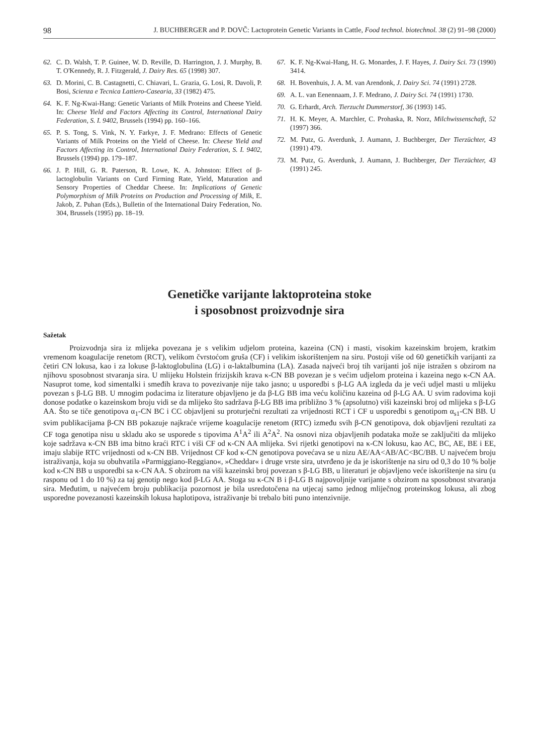98 J. BUCHBERGER and P. DOVČ: Lactoprotein Genetic Variants in Cattle, Food technol. biotechnol. 38 (2) 91–98 (2000)
62. C. D. Walsh, T. P. Guinee, W. D. Reville, D. Harrington, J. J. Murphy, B. T. O'Kennedy, R. J. Fitzgerald, J. Dairy Res. 65 (1998) 307.
63. D. Morini, C. B. Castagnetti, C. Chiavari, L. Grazia, G. Losi, R. Davoli, P. Bosi, Scienza e Tecnica Lattiero-Casearia, 33 (1982) 475.
64. K. F. Ng-Kwai-Hang: Genetic Variants of Milk Proteins and Cheese Yield. In: Cheese Yield and Factors Affecting its Control, International Dairy Federation, S. I. 9402, Brussels (1994) pp. 160–166.
65. P. S. Tong, S. Vink, N. Y. Farkye, J. F. Medrano: Effects of Genetic Variants of Milk Proteins on the Yield of Cheese. In: Cheese Yield and Factors Affecting its Control, International Dairy Federation, S. I. 9402, Brussels (1994) pp. 179–187.
66. J. P. Hill, G. R. Paterson, R. Lowe, K. A. Johnston: Effect of β-lactoglobulin Variants on Curd Firming Rate, Yield, Maturation and Sensory Properties of Cheddar Cheese. In: Implications of Genetic Polymorphism of Milk Proteins on Production and Processing of Milk, E. Jakob, Z. Puhan (Eds.), Bulletin of the International Dairy Federation, No. 304, Brussels (1995) pp. 18–19.
67. K. F. Ng-Kwai-Hang, H. G. Monardes, J. F. Hayes, J. Dairy Sci. 73 (1990) 3414.
68. H. Bovenhuis, J. A. M. van Arendonk, J. Dairy Sci. 74 (1991) 2728.
69. A. L. van Eenennaam, J. F. Medrano, J. Dairy Sci. 74 (1991) 1730.
70. G. Erhardt, Arch. Tierzucht Dummerstorf, 36 (1993) 145.
71. H. K. Meyer, A. Marchler, C. Prohaska, R. Norz, Milchwissenschaft, 52 (1997) 366.
72. M. Putz, G. Averdunk, J. Aumann, J. Buchberger, Der Tierzüchter, 43 (1991) 479.
73. M. Putz, G. Averdunk, J. Aumann, J. Buchberger, Der Tierzüchter, 43 (1991) 245.
Genetičke varijante laktoproteina stoke
i sposobnost proizvodnje sira
Sažetak
Proizvodnja sira iz mlijeka povezana je s velikim udjelom proteina, kazeina (CN) i masti, visokim kazeinskim brojem, kratkim vremenom koagulacije renetom (RCT), velikom čvrstoćom gruša (CF) i velikim iskorištenjem na siru. Postoji više od 60 genetičkih varijanti za četiri CN lokusa, kao i za lokuse β-laktoglobulina (LG) i α-laktalbumina (LA). Zasada najveći broj tih varijanti još nije istražen s obzirom na njihovu sposobnost stvaranja sira. U mlijeku Holstein frizijskih krava κ-CN BB povezan je s većim udjelom proteina i kazeina nego κ-CN AA. Nasuprot tome, kod simentalki i smeđih krava to povezivanje nije tako jasno; u usporedbi s β-LG AA izgleda da je veći udjel masti u mlijeku povezan s β-LG BB. U mnogim podacima iz literature objavljeno je da β-LG BB ima veću količinu kazeina od β-LG AA. U svim radovima koji donose podatke o kazeinskom broju vidi se da mlijeko što sadržava β-LG BB ima približno 3 % (apsolutno) viši kazeinski broj od mlijeka s β-LG AA. Što se tiče genotipova α<sub>1</sub>-CN BC i CC objavljeni su proturječni rezultati za vrijednosti RCT i CF u usporedbi s genotipom α<sub>s1</sub>-CN BB. U svim publikacijama β-CN BB pokazuje najkraće vrijeme koagulacije renetom (RTC) između svih β-CN genotipova, dok objavljeni rezultati za CF toga genotipa nisu u skladu ako se usporede s tipovima A<sup>1</sup>A<sup>2</sup> ili A<sup>2</sup>A<sup>2</sup>. Na osnovi niza objavljenih podataka može se zaključiti da mlijeko koje sadržava κ-CN BB ima bitno kraći RTC i viši CF od κ-CN AA mlijeka. Svi rijetki genotipovi na κ-CN lokusu, kao AC, BC, AE, BE i EE, imaju slabije RTC vrijednosti od κ-CN BB. Vrijednost CF kod κ-CN genotipova povećava se u nizu AE/AA<AB/AC<BC/BB. U najvećem broju istraživanja, koja su obuhvatila »Parmiggiano-Reggiano«, »Cheddar« i druge vrste sira, utvrđeno je da je iskorištenje na siru od 0,3 do 10 % bolje kod κ-CN BB u usporedbi sa κ-CN AA. S obzirom na viši kazeinski broj povezan s β-LG BB, u literaturi je objavljeno veće iskorištenje na siru (u rasponu od 1 do 10 %) za taj genotip nego kod β-LG AA. Stoga su κ-CN B i β-LG B najpovoljnije varijante s obzirom na sposobnost stvaranja sira. Međutim, u najvećem broju publikacija pozornost je bila usredotočena na utjecaj samo jednog mliječnog proteinskog lokusa, ali zbog usporedne povezanosti kazeinskih lokusa haplotipova, istraživanje bi trebalo biti puno intenzivnije.